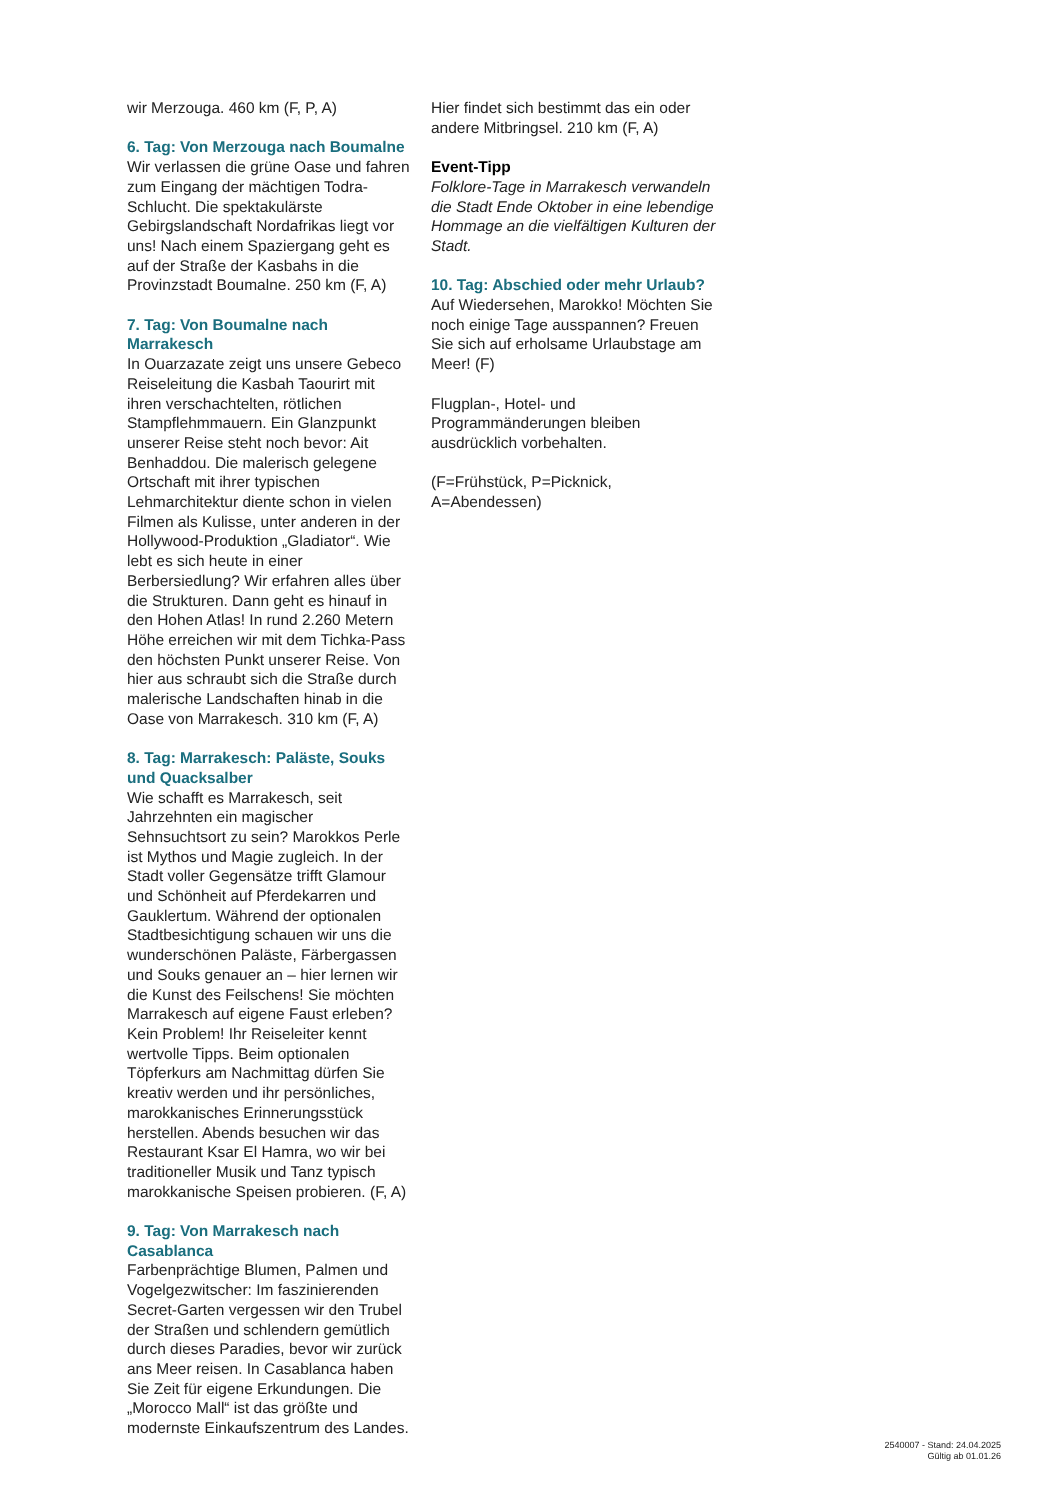wir Merzouga. 460 km (F, P, A)
6. Tag: Von Merzouga nach Boumalne
Wir verlassen die grüne Oase und fahren zum Eingang der mächtigen Todra-Schlucht. Die spektakulärste Gebirgslandschaft Nordafrikas liegt vor uns! Nach einem Spaziergang geht es auf der Straße der Kasbahs in die Provinzstadt Boumalne. 250 km (F, A)
7. Tag: Von Boumalne nach Marrakesch
In Ouarzazate zeigt uns unsere Gebeco Reiseleitung die Kasbah Taourirt mit ihren verschachtelten, rötlichen Stampflehmmauern. Ein Glanzpunkt unserer Reise steht noch bevor: Ait Benhaddou. Die malerisch gelegene Ortschaft mit ihrer typischen Lehmarchitektur diente schon in vielen Filmen als Kulisse, unter anderen in der Hollywood-Produktion „Gladiator“. Wie lebt es sich heute in einer Berbersiedlung? Wir erfahren alles über die Strukturen. Dann geht es hinauf in den Hohen Atlas! In rund 2.260 Metern Höhe erreichen wir mit dem Tichka-Pass den höchsten Punkt unserer Reise. Von hier aus schraubt sich die Straße durch malerische Landschaften hinab in die Oase von Marrakesch. 310 km (F, A)
8. Tag: Marrakesch: Paläste, Souks und Quacksalber
Wie schafft es Marrakesch, seit Jahrzehnten ein magischer Sehnsuchtsort zu sein? Marokkos Perle ist Mythos und Magie zugleich. In der Stadt voller Gegensätze trifft Glamour und Schönheit auf Pferdekarren und Gauklertum. Während der optionalen Stadtbesichtigung schauen wir uns die wunderschönen Paläste, Färbergassen und Souks genauer an – hier lernen wir die Kunst des Feilschens! Sie möchten Marrakesch auf eigene Faust erleben? Kein Problem! Ihr Reiseleiter kennt wertvolle Tipps. Beim optionalen Töpferkurs am Nachmittag dürfen Sie kreativ werden und ihr persönliches, marokkanisches Erinnerungsstück herstellen. Abends besuchen wir das Restaurant Ksar El Hamra, wo wir bei traditioneller Musik und Tanz typisch marokkanische Speisen probieren. (F, A)
9. Tag: Von Marrakesch nach Casablanca
Farbenprächtige Blumen, Palmen und Vogelgezwitscher: Im faszinierenden Secret-Garten vergessen wir den Trubel der Straßen und schlendern gemütlich durch dieses Paradies, bevor wir zurück ans Meer reisen. In Casablanca haben Sie Zeit für eigene Erkundungen. Die „Morocco Mall“ ist das größte und modernste Einkaufszentrum des Landes.
Hier findet sich bestimmt das ein oder andere Mitbringsel. 210 km (F, A)
Event-Tipp
Folklore-Tage in Marrakesch verwandeln die Stadt Ende Oktober in eine lebendige Hommage an die vielfältigen Kulturen der Stadt.
10. Tag: Abschied oder mehr Urlaub?
Auf Wiedersehen, Marokko! Möchten Sie noch einige Tage ausspannen? Freuen Sie sich auf erholsame Urlaubstage am Meer! (F)
Flugplan-, Hotel- und Programmänderungen bleiben ausdrücklich vorbehalten.
(F=Frühstück, P=Picknick, A=Abendessen)
2540007 - Stand: 24.04.2025
Gültig ab 01.01.26